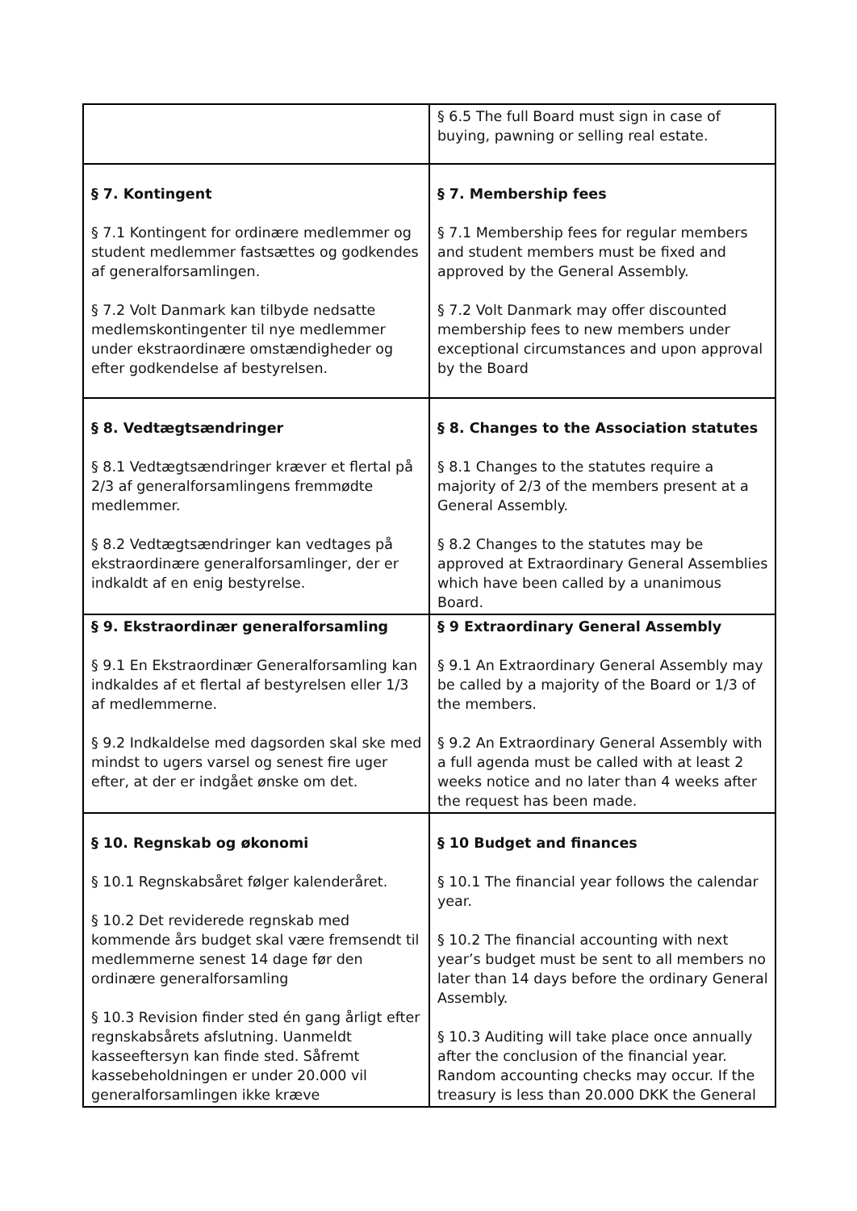| | § 6.5 The full Board must sign in case of buying, pawning or selling real estate. |
| § 7. Kontingent § 7.1 Kontingent for ordinære medlemmer og student medlemmer fastsættes og godkendes af generalforsamlingen. § 7.2 Volt Danmark kan tilbyde nedsatte medlemskontingenter til nye medlemmer under ekstraordinære omstændigheder og efter godkendelse af bestyrelsen. | § 7. Membership fees § 7.1 Membership fees for regular members and student members must be fixed and approved by the General Assembly. § 7.2 Volt Danmark may offer discounted membership fees to new members under exceptional circumstances and upon approval by the Board |
| § 8. Vedtægtsændringer § 8.1 Vedtægtsændringer kræver et flertal på 2/3 af generalforsamlingens fremmødte medlemmer. § 8.2 Vedtægtsændringer kan vedtages på ekstraordinære generalforsamlinger, der er indkaldt af en enig bestyrelse. | § 8. Changes to the Association statutes § 8.1 Changes to the statutes require a majority of 2/3 of the members present at a General Assembly. § 8.2 Changes to the statutes may be approved at Extraordinary General Assemblies which have been called by a unanimous Board. |
| § 9. Ekstraordinær generalforsamling § 9.1 En Ekstraordinær Generalforsamling kan indkaldes af et flertal af bestyrelsen eller 1/3 af medlemmerne. § 9.2 Indkaldelse med dagsorden skal ske med mindst to ugers varsel og senest fire uger efter, at der er indgået ønske om det. | § 9 Extraordinary General Assembly § 9.1 An Extraordinary General Assembly may be called by a majority of the Board or 1/3 of the members. § 9.2 An Extraordinary General Assembly with a full agenda must be called with at least 2 weeks notice and no later than 4 weeks after the request has been made. |
| § 10. Regnskab og økonomi § 10.1 Regnskabsåret følger kalenderåret. § 10.2 Det reviderede regnskab med kommende års budget skal være fremsendt til medlemmerne senest 14 dage før den ordinære generalforsamling § 10.3 Revision finder sted én gang årligt efter regnskabsårets afslutning. Uanmeldt kasseeftersyn kan finde sted. Såfremt kassebeholdningen er under 20.000 vil generalforsamlingen ikke kræve | § 10 Budget and finances § 10.1 The financial year follows the calendar year. § 10.2 The financial accounting with next year’s budget must be sent to all members no later than 14 days before the ordinary General Assembly. § 10.3 Auditing will take place once annually after the conclusion of the financial year. Random accounting checks may occur. If the treasury is less than 20.000 DKK the General |